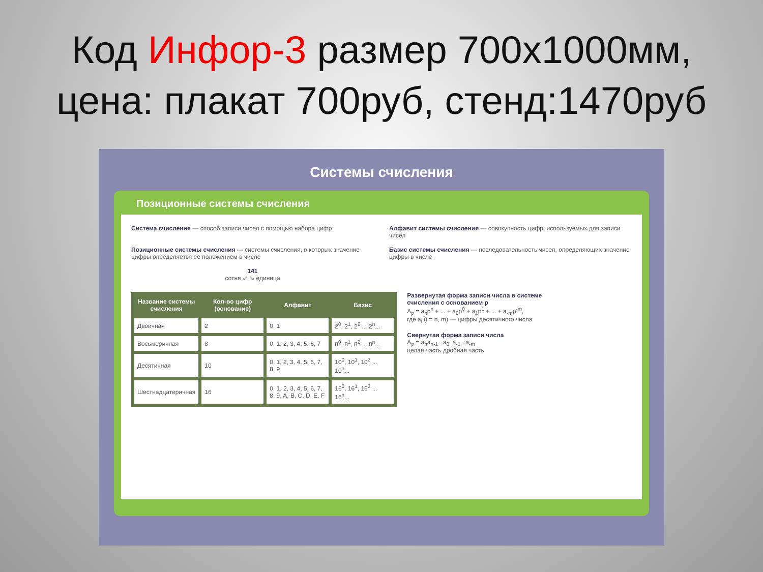Код Инфор-3 размер 700x1000мм,
цена: плакат 700руб, стенд:1470руб
Системы счисления
Позиционные системы счисления
Система счисления — способ записи чисел с помощью набора цифр
Алфавит системы счисления — совокупность цифр, используемых для записи чисел
Позиционные системы счисления — системы счисления, в которых значение цифры определяется ее положением в числе
Базис системы счисления — последовательность чисел, определяющих значение цифры в числе
141
сотня ↙ ↘ единица
| Название системы счисления | Кол-во цифр (основание) | Алфавит | Базис |
| --- | --- | --- | --- |
| Двоичная | 2 | 0, 1 | 2<sup>0</sup>, 2<sup>1</sup>, 2<sup>2</sup> ... 2<sup>n</sup>... |
| Восьмеричная | 8 | 0, 1, 2, 3, 4, 5, 6, 7 | 8<sup>0</sup>, 8<sup>1</sup>, 8<sup>2</sup> ... 8<sup>n</sup>... |
| Десятичная | 10 | 0, 1, 2, 3, 4, 5, 6, 7, 8, 9 | 10<sup>0</sup>, 10<sup>1</sup>, 10<sup>2</sup> ... 10<sup>n</sup>... |
| Шестнадцатеричная | 16 | 0, 1, 2, 3, 4, 5, 6, 7, 8, 9, A, B, C, D, E, F | 16<sup>0</sup>, 16<sup>1</sup>, 16<sup>2</sup> ... 16<sup>n</sup>... |
Развернутая форма записи числа в системе счисления с основанием p
A<sub>p</sub> = a<sub>n</sub>p<sup>n</sup> + ... + a<sub>0</sub>p<sup>0</sup> + a<sub>1</sub>p<sup>1</sup> + ... + a<sub>-m</sub>p<sup>-m</sup>,
где a<sub>i</sub> (i = n, m) — цифры десятичного числа
Свернутая форма записи числа
A<sub>p</sub> = a<sub>n</sub>a<sub>n-1</sub>...a<sub>0</sub>, a<sub>-1</sub>...a<sub>-m</sub>
целая часть дробная часть